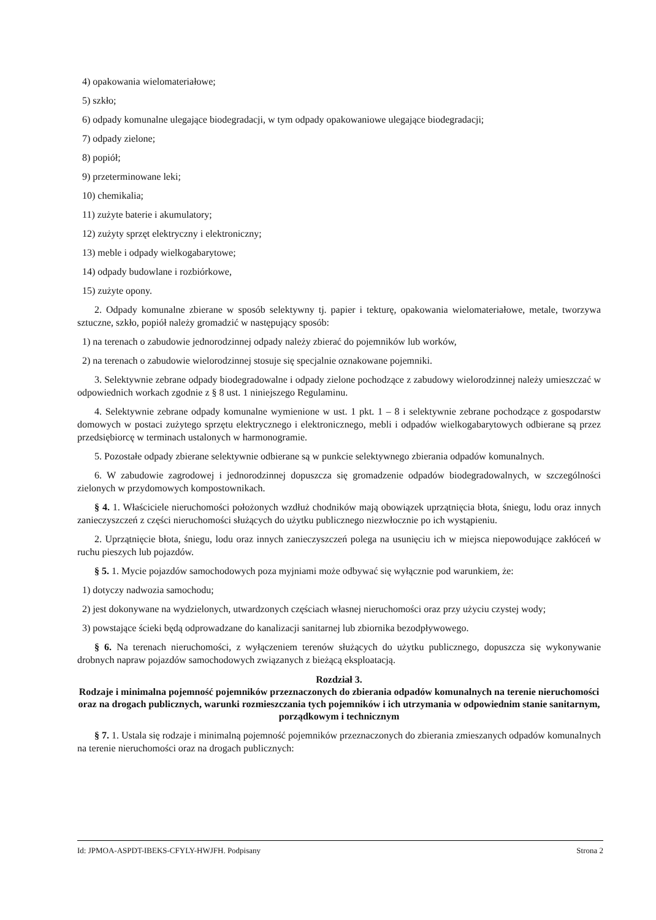4) opakowania wielomateriałowe;
5) szkło;
6) odpady komunalne ulegające biodegradacji, w tym odpady opakowaniowe ulegające biodegradacji;
7) odpady zielone;
8) popiół;
9) przeterminowane leki;
10) chemikalia;
11) zużyte baterie i akumulatory;
12) zużyty sprzęt elektryczny i elektroniczny;
13) meble i odpady wielkogabarytowe;
14) odpady budowlane i rozbiórkowe,
15) zużyte opony.
2. Odpady komunalne zbierane w sposób selektywny tj. papier i tekturę, opakowania wielomateriałowe, metale, tworzywa sztuczne, szkło, popiół należy gromadzić w następujący sposób:
1) na terenach o zabudowie jednorodzinnej odpady należy zbierać do pojemników lub worków,
2) na terenach o zabudowie wielorodzinnej stosuje się specjalnie oznakowane pojemniki.
3. Selektywnie zebrane odpady biodegradowalne i odpady zielone pochodzące z zabudowy wielorodzinnej należy umieszczać w odpowiednich workach zgodnie z § 8 ust. 1 niniejszego Regulaminu.
4. Selektywnie zebrane odpady komunalne wymienione w ust. 1 pkt. 1 – 8 i selektywnie zebrane pochodzące z gospodarstw domowych w postaci zużytego sprzętu elektrycznego i elektronicznego, mebli i odpadów wielkogabarytowych odbierane są przez przedsiębiorcę w terminach ustalonych w harmonogramie.
5. Pozostałe odpady zbierane selektywnie odbierane są w punkcie selektywnego zbierania odpadów komunalnych.
6. W zabudowie zagrodowej i jednorodzinnej dopuszcza się gromadzenie odpadów biodegradowalnych, w szczególności zielonych w przydomowych kompostownikach.
§ 4. 1. Właściciele nieruchomości położonych wzdłuż chodników mają obowiązek uprzątnięcia błota, śniegu, lodu oraz innych zanieczyszczeń z części nieruchomości służących do użytku publicznego niezwłocznie po ich wystąpieniu.
2. Uprzątnięcie błota, śniegu, lodu oraz innych zanieczyszczeń polega na usunięciu ich w miejsca niepowodujące zakłóceń w ruchu pieszych lub pojazdów.
§ 5. 1. Mycie pojazdów samochodowych poza myjniami może odbywać się wyłącznie pod warunkiem, że:
1) dotyczy nadwozia samochodu;
2) jest dokonywane na wydzielonych, utwardzonych częściach własnej nieruchomości oraz przy użyciu czystej wody;
3) powstające ścieki będą odprowadzane do kanalizacji sanitarnej lub zbiornika bezodpływowego.
§ 6. Na terenach nieruchomości, z wyłączeniem terenów służących do użytku publicznego, dopuszcza się wykonywanie drobnych napraw pojazdów samochodowych związanych z bieżącą eksploatacją.
Rozdział 3.
Rodzaje i minimalna pojemność pojemników przeznaczonych do zbierania odpadów komunalnych na terenie nieruchomości oraz na drogach publicznych, warunki rozmieszczania tych pojemników i ich utrzymania w odpowiednim stanie sanitarnym, porządkowym i technicznym
§ 7. 1. Ustala się rodzaje i minimalną pojemność pojemników przeznaczonych do zbierania zmieszanych odpadów komunalnych na terenie nieruchomości oraz na drogach publicznych:
Id: JPMOA-ASPDT-IBEKS-CFYLY-HWJFH. Podpisany Strona 2